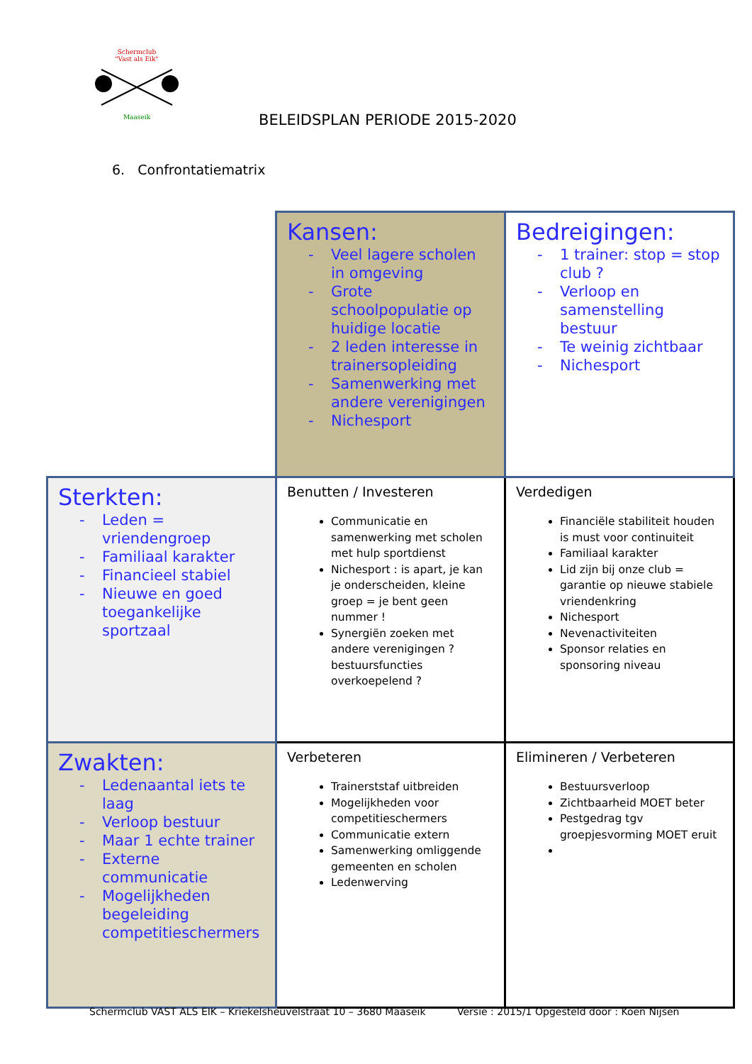Schermclub
"Vast als Eik"
Maaseik
BELEIDSPLAN PERIODE 2015-2020
6. Confrontatiematrix
| | Kansen: - Veel lagere scholen in omgeving - Grote schoolpopulatie op huidige locatie - 2 leden interesse in trainersopleiding - Samenwerking met andere verenigingen - Nichesport | Bedreigingen: - 1 trainer: stop = stop club ? - Verloop en samenstelling bestuur - Te weinig zichtbaar - Nichesport |
| Sterkten: - Leden = vriendengroep - Familiaal karakter - Financieel stabiel - Nieuwe en goed toegankelijke sportzaal | Benutten / Investeren Communicatie en samenwerking met scholen met hulp sportdienst Nichesport : is apart, je kan je onderscheiden, kleine groep = je bent geen nummer ! Synergiën zoeken met andere verenigingen ? bestuursfuncties overkoepelend ? | Verdedigen Financiële stabiliteit houden is must voor continuiteit Familiaal karakter Lid zijn bij onze club = garantie op nieuwe stabiele vriendenkring Nichesport Nevenactiviteiten Sponsor relaties en sponsoring niveau |
| Zwakten: - Ledenaantal iets te laag - Verloop bestuur - Maar 1 echte trainer - Externe communicatie - Mogelijkheden begeleiding competitieschermers | Verbeteren Trainerststaf uitbreiden Mogelijkheden voor competitieschermers Communicatie extern Samenwerking omliggende gemeenten en scholen Ledenwerving | Elimineren / Verbeteren Bestuursverloop Zichtbaarheid MOET beter Pestgedrag tgv groepjesvorming MOET eruit |
Schermclub VAST ALS EIK – Kriekelsheuvelstraat 10 – 3680 Maaseik
Versie : 2015/1 Opgesteld door : Koen Nijsen